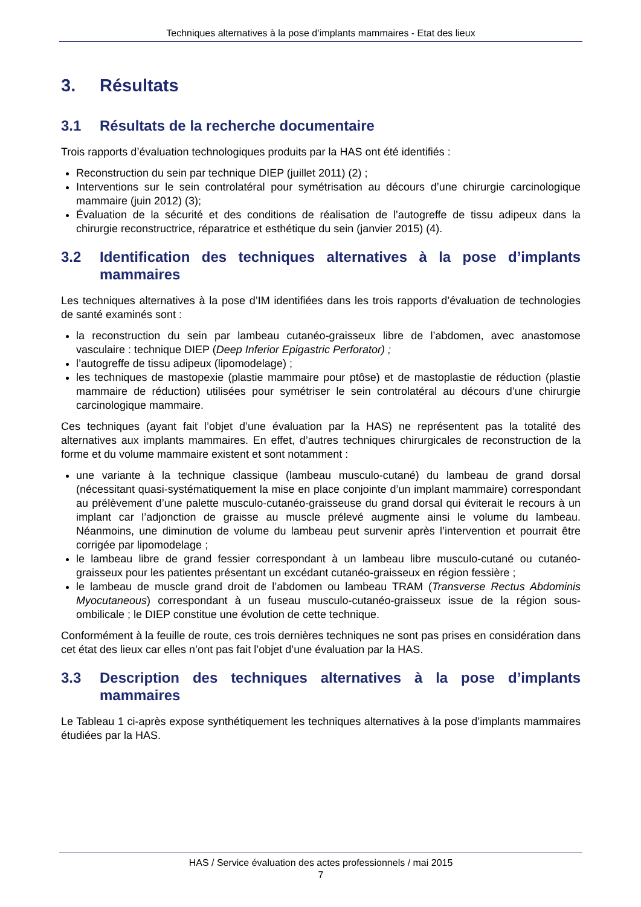Techniques alternatives à la pose d’implants mammaires - Etat des lieux
3. Résultats
3.1 Résultats de la recherche documentaire
Trois rapports d’évaluation technologiques produits par la HAS ont été identifiés :
Reconstruction du sein par technique DIEP (juillet 2011) (2) ;
Interventions sur le sein controlatéral pour symétrisation au décours d’une chirurgie carcinologique mammaire (juin 2012) (3);
Évaluation de la sécurité et des conditions de réalisation de l’autogreffe de tissu adipeux dans la chirurgie reconstructrice, réparatrice et esthétique du sein (janvier 2015) (4).
3.2 Identification des techniques alternatives à la pose d’implants mammaires
Les techniques alternatives à la pose d’IM identifiées dans les trois rapports d’évaluation de technologies de santé examinés sont :
la reconstruction du sein par lambeau cutanéo-graisseux libre de l’abdomen, avec anastomose vasculaire : technique DIEP (Deep Inferior Epigastric Perforator) ;
l’autogreffe de tissu adipeux (lipomodelage) ;
les techniques de mastopexie (plastie mammaire pour ptôse) et de mastoplastie de réduction (plastie mammaire de réduction) utilisées pour symétriser le sein controlatéral au décours d’une chirurgie carcinologique mammaire.
Ces techniques (ayant fait l’objet d’une évaluation par la HAS) ne représentent pas la totalité des alternatives aux implants mammaires. En effet, d’autres techniques chirurgicales de reconstruction de la forme et du volume mammaire existent et sont notamment :
une variante à la technique classique (lambeau musculo-cutané) du lambeau de grand dorsal (nécessitant quasi-systématiquement la mise en place conjointe d’un implant mammaire) correspondant au prélèvement d’une palette musculo-cutanéo-graisseuse du grand dorsal qui éviterait le recours à un implant car l’adjonction de graisse au muscle prélevé augmente ainsi le volume du lambeau. Néanmoins, une diminution de volume du lambeau peut survenir après l’intervention et pourrait être corrigée par lipomodelage ;
le lambeau libre de grand fessier correspondant à un lambeau libre musculo-cutané ou cutanéo-graisseux pour les patientes présentant un excédant cutanéo-graisseux en région fessière ;
le lambeau de muscle grand droit de l’abdomen ou lambeau TRAM (Transverse Rectus Abdominis Myocutaneous) correspondant à un fuseau musculo-cutanéo-graisseux issue de la région sous-ombilicale ; le DIEP constitue une évolution de cette technique.
Conformément à la feuille de route, ces trois dernières techniques ne sont pas prises en considération dans cet état des lieux car elles n’ont pas fait l’objet d’une évaluation par la HAS.
3.3 Description des techniques alternatives à la pose d’implants mammaires
Le Tableau 1 ci-après expose synthétiquement les techniques alternatives à la pose d’implants mammaires étudiées par la HAS.
HAS / Service évaluation des actes professionnels / mai 2015
7